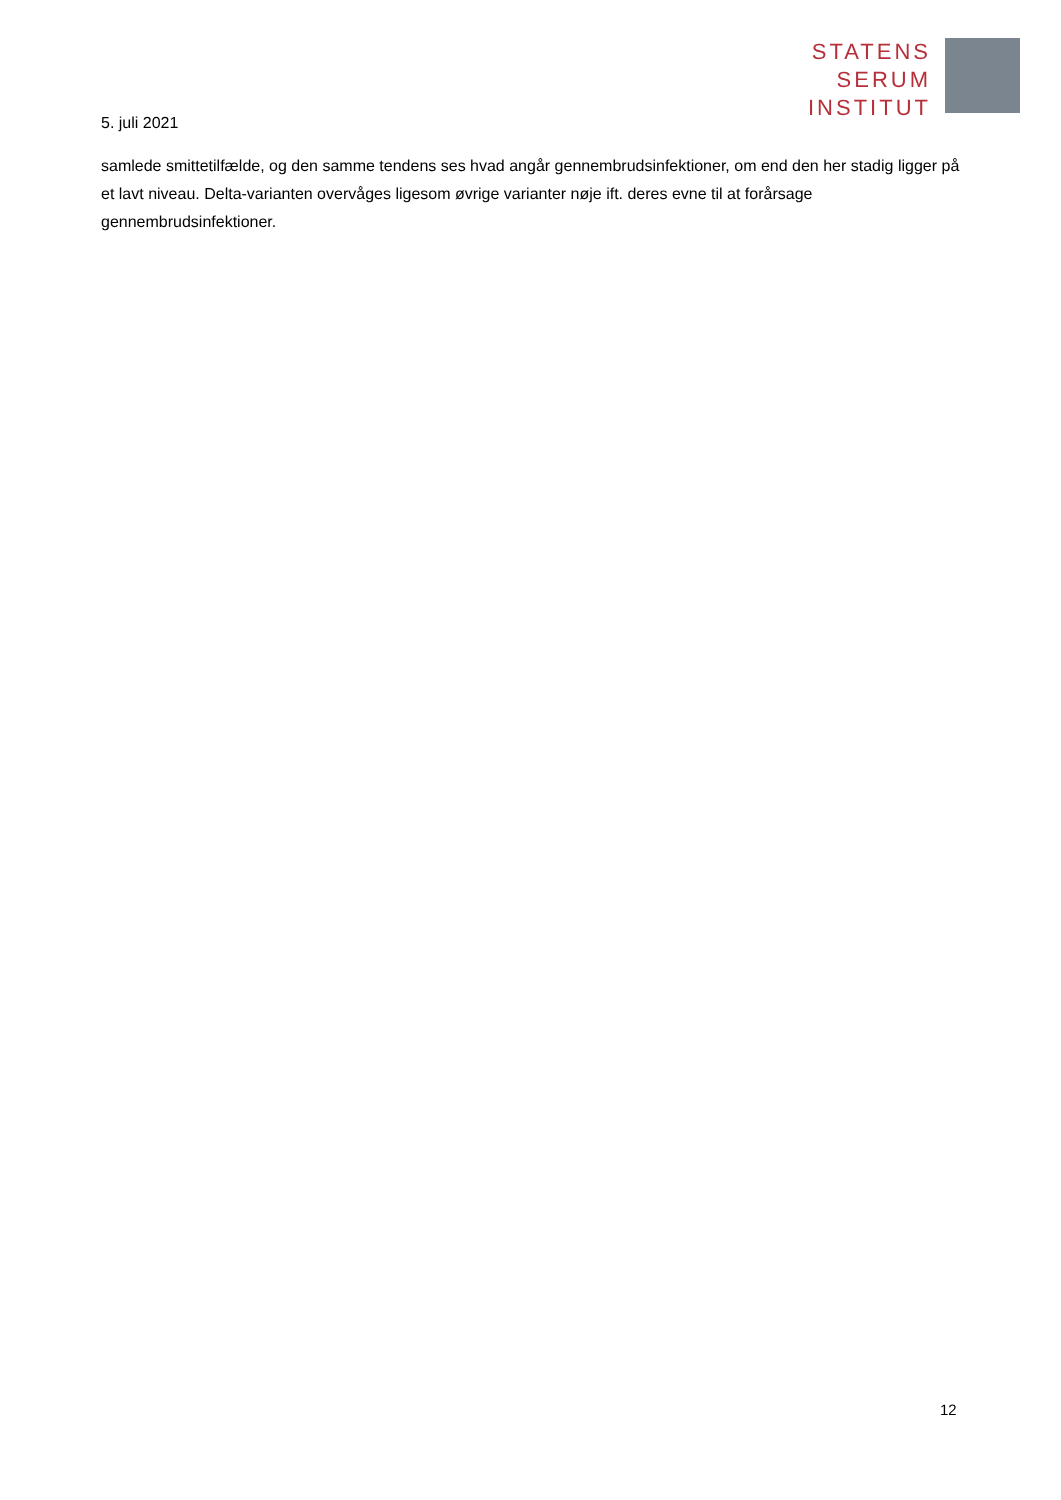STATENS
SERUM
INSTITUT
5. juli 2021
samlede smittetilfælde, og den samme tendens ses hvad angår gennembrudsinfektioner, om end den her stadig ligger på et lavt niveau. Delta-varianten overvåges ligesom øvrige varianter nøje ift. deres evne til at forårsage gennembrudsinfektioner.
12